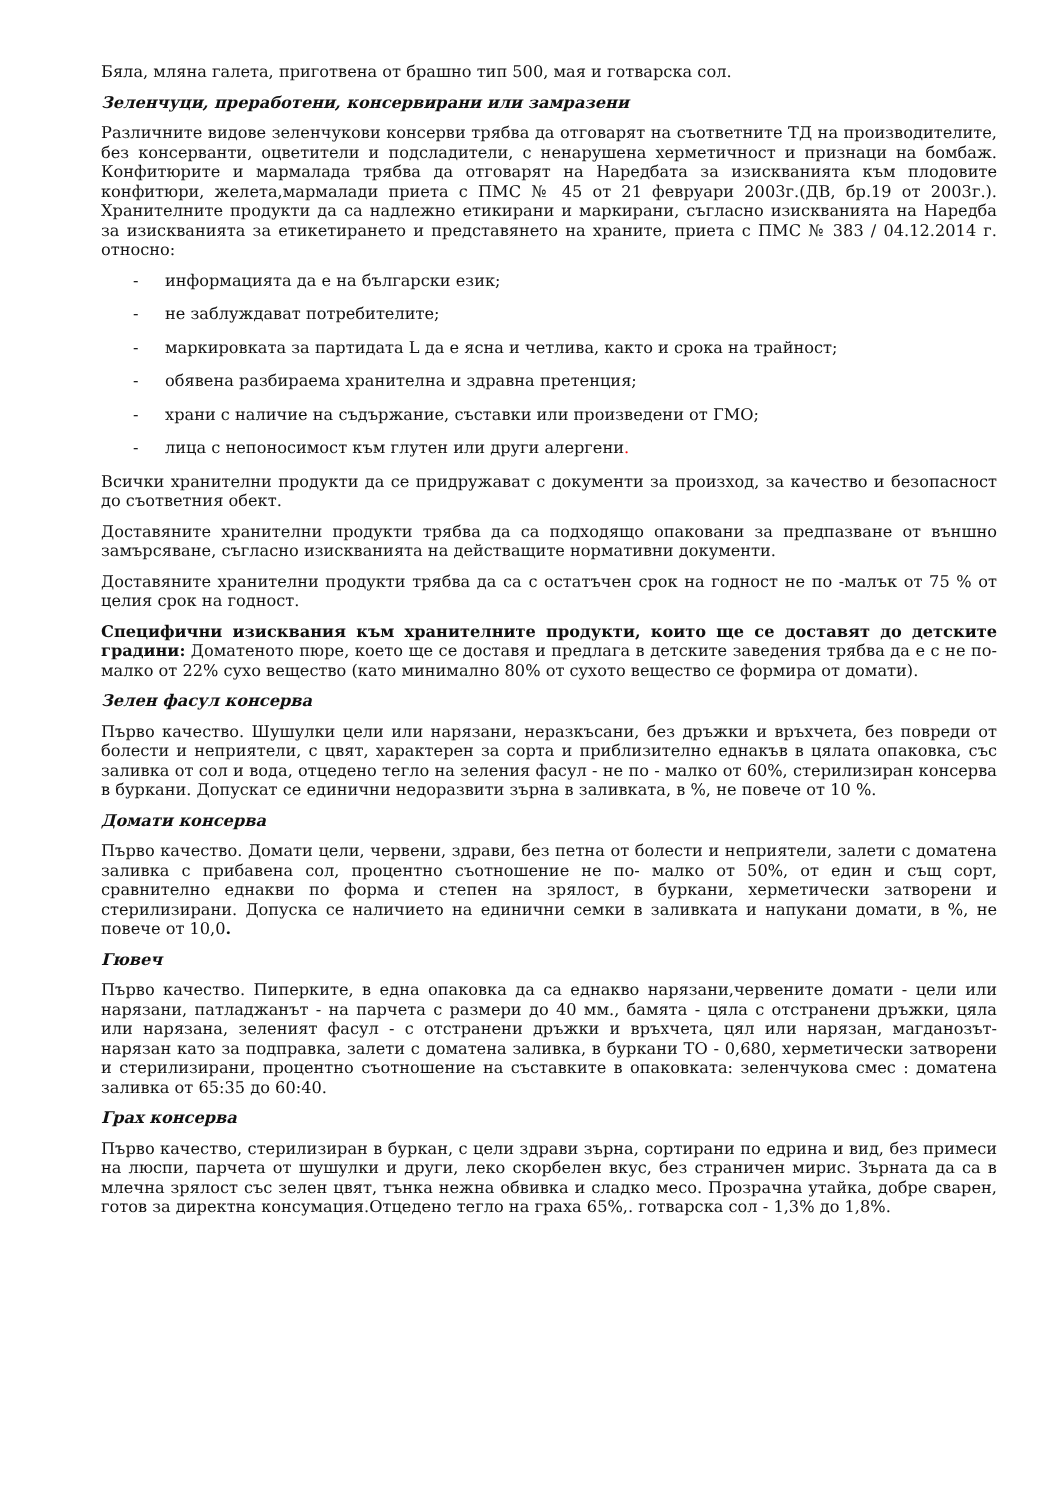Бяла, мляна галета, приготвена от брашно тип 500, мая и готварска сол.
Зеленчуци, преработени, консервирани или замразени
Различните видове зеленчукови консерви трябва да отговарят на съответните ТД на производителите, без консерванти, оцветители и подсладители, с ненарушена херметичност и признаци на бомбаж. Конфитюрите и мармалада трябва да отговарят на Наредбата за изискванията към плодовите конфитюри, желета,мармалади приета с ПМС № 45 от 21 февруари 2003г.(ДВ, бр.19 от 2003г.). Хранителните продукти да са надлежно етикирани и маркирани, съгласно изискванията на Наредба за изискванията за етикетирането и представянето на храните, приета с ПМС № 383 / 04.12.2014 г. относно:
- информацията да е на български език;
- не заблуждават потребителите;
- маркировката за партидата L да е ясна и четлива, както и срока на трайност;
- обявена разбираема хранителна и здравна претенция;
- храни с наличие на съдържание, съставки или произведени от ГМО;
- лица с непоносимост към глутен или други алергени.
Всички хранителни продукти да се придружават с документи за произход, за качество и безопасност до съответния обект.
Доставяните хранителни продукти трябва да са подходящо опаковани за предпазване от външно замърсяване, съгласно изискванията на действащите нормативни документи.
Доставяните хранителни продукти трябва да са с остатъчен срок на годност не по -малък от 75 % от целия срок на годност.
Специфични изисквания към хранителните продукти, които ще се доставят до детските градини: Доматеното пюре, което ще се доставя и предлага в детските заведения трябва да е с не по-малко от 22% сухо вещество (като минимално 80% от сухото вещество се формира от домати).
Зелен фасул консерва
Първо качество. Шушулки цели или нарязани, неразкъсани, без дръжки и връхчета, без повреди от болести и неприятели, с цвят, характерен за сорта и приблизително еднакъв в цялата опаковка, със заливка от сол и вода, отцедено тегло на зеления фасул - не по - малко от 60%, стерилизиран консерва в буркани. Допускат се единични недоразвити зърна в заливката, в %, не повече от 10 %.
Домати консерва
Първо качество. Домати цели, червени, здрави, без петна от болести и неприятели, залети с доматена заливка с прибавена сол, процентно съотношение не по- малко от 50%, от един и същ сорт, сравнително еднакви по форма и степен на зрялост, в буркани, херметически затворени и стерилизирани. Допуска се наличието на единични семки в заливката и напукани домати, в %, не повече от 10,0.
Гювеч
Първо качество. Пиперките, в една опаковка да са еднакво нарязани,червените домати - цели или нарязани, патладжанът - на парчета с размери до 40 мм., бамята - цяла с отстранени дръжки, цяла или нарязана, зеленият фасул - с отстранени дръжки и връхчета, цял или нарязан, магданозът- нарязан като за подправка, залети с доматена заливка, в буркани ТО - 0,680, херметически затворени и стерилизирани, процентно съотношение на съставките в опаковката: зеленчукова смес : доматена заливка от 65:35 до 60:40.
Грах консерва
Първо качество, стерилизиран в буркан, с цели здрави зърна, сортирани по едрина и вид, без примеси на люспи, парчета от шушулки и други, леко скорбелен вкус, без страничен мирис. Зърната да са в млечна зрялост със зелен цвят, тънка нежна обвивка и сладко месо. Прозрачна утайка, добре сварен, готов за директна консумация.Отцедено тегло на граха 65%,. готварска сол - 1,3% до 1,8%.